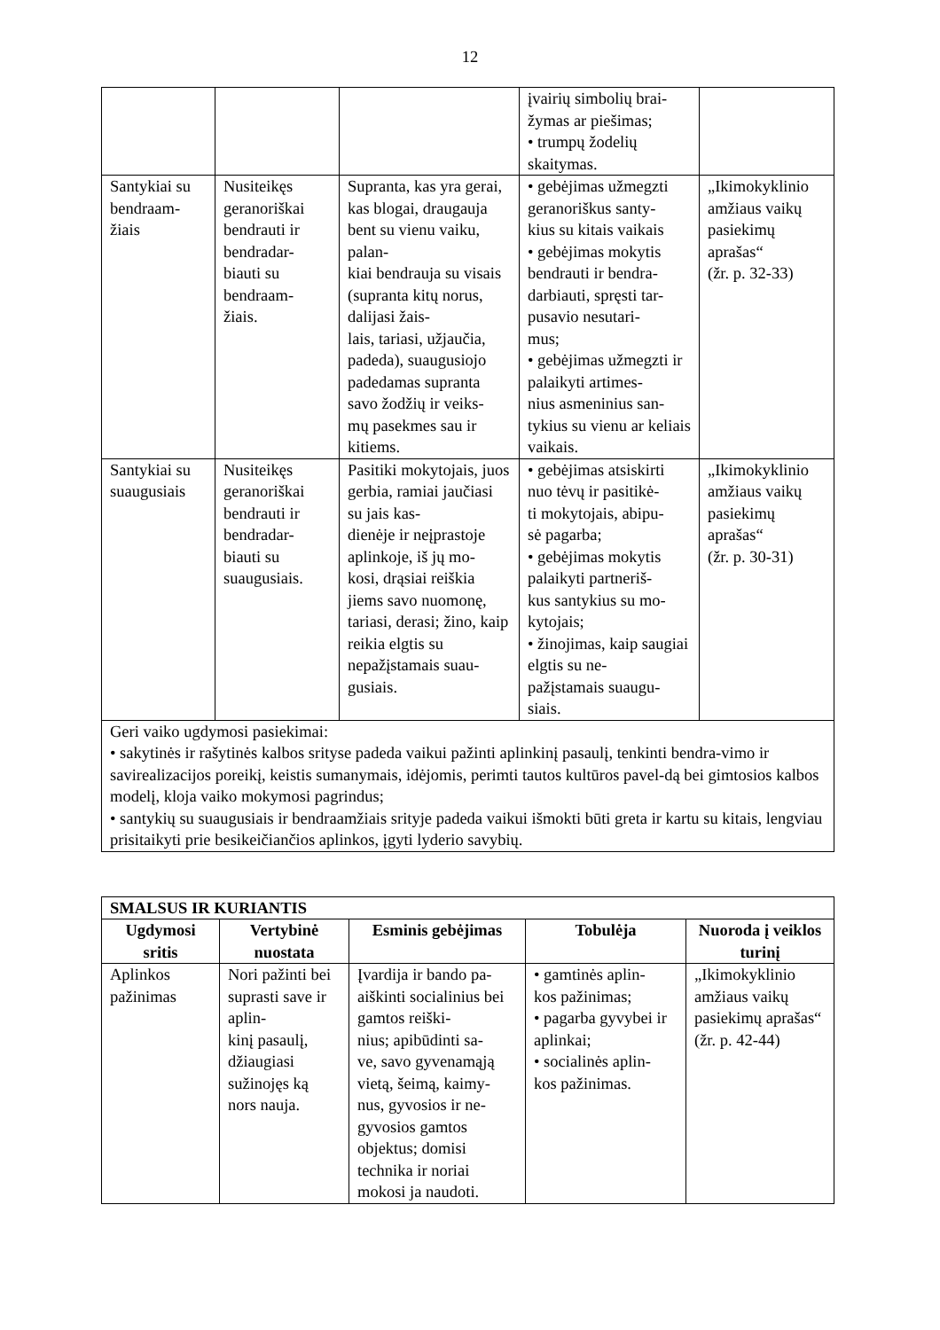12
| | | | įvairių simbolių brai- žymas ar piešimas; • trumpų žodelių skaitymas. | |
| Santykiai su bendraam- žiais | Nusiteikęs geranoriškai bendrauti ir bendradar- biauti su bendraam- žiais. | Supranta, kas yra gerai, kas blogai, draugauja bent su vienu vaiku, palan- kiai bendrauja su visais (supranta kitų norus, dalijasi žais- lais, tariasi, užjaučia, padeda), suaugusiojo padedamas supranta savo žodžių ir veiks- mų pasekmes sau ir kitiems. | • gebėjimas užmegzti geranoriškus santy- kius su kitais vaikais • gebėjimas mokytis bendrauti ir bendra- darbiauti, spręsti tar- pusavio nesutari- mus; • gebėjimas užmegzti ir palaikyti artimes- nius asmeninius san- tykius su vienu ar keliais vaikais. | „Ikimokyklinio amžiaus vaikų pasiekimų aprašas“ (žr. p. 32-33) |
| Santykiai su suaugusiais | Nusiteikęs geranoriškai bendrauti ir bendradar- biauti su suaugusiais. | Pasitiki mokytojais, juos gerbia, ramiai jaučiasi su jais kas- dienėje ir neįprastoje aplinkoje, iš jų mo- kosi, drąsiai reiškia jiems savo nuomonę, tariasi, derasi; žino, kaip reikia elgtis su nepažįstamais suau- gusiais. | • gebėjimas atsiskirti nuo tėvų ir pasitikė- ti mokytojais, abipu- sė pagarba; • gebėjimas mokytis palaikyti partneriš- kus santykius su mo- kytojais; • žinojimas, kaip saugiai elgtis su ne- pažįstamais suaugu- siais. | „Ikimokyklinio amžiaus vaikų pasiekimų aprašas“ (žr. p. 30-31) |
| Geri vaiko ugdymosi pasiekimai: • sakytinės ir rašytinės kalbos srityse padeda vaikui pažinti aplinkinį pasaulį, tenkinti bendra-vimo ir savirealizacijos poreikį, keistis sumanymais, idėjomis, perimti tautos kultūros pavel-dą bei gimtosios kalbos modelį, kloja vaiko mokymosi pagrindus; • santykių su suaugusiais ir bendraamžiais srityje padeda vaikui išmokti būti greta ir kartu su kitais, lengviau prisitaikyti prie besikeičiančios aplinkos, įgyti lyderio savybių. | | | | |
| SMALSUS IR KURIANTIS | | | | |
| --- | --- | --- | --- | --- |
| Ugdymosi sritis | Vertybinė nuostata | Esminis gebėjimas | Tobulėja | Nuoroda į veiklos turinį |
| Aplinkos pažinimas | Nori pažinti bei suprasti save ir aplin- kinį pasaulį, džiaugiasi sužinojęs ką nors nauja. | Įvardija ir bando pa- aiškinti socialinius bei gamtos reiški- nius; apibūdinti sa- ve, savo gyvenamąją vietą, šeimą, kaimy- nus, gyvosios ir ne- gyvosios gamtos objektus; domisi technika ir noriai mokosi ja naudoti. | • gamtinės aplin- kos pažinimas; • pagarba gyvybei ir aplinkai; • socialinės aplin- kos pažinimas. | „Ikimokyklinio amžiaus vaikų pasiekimų aprašas“ (žr. p. 42-44) |